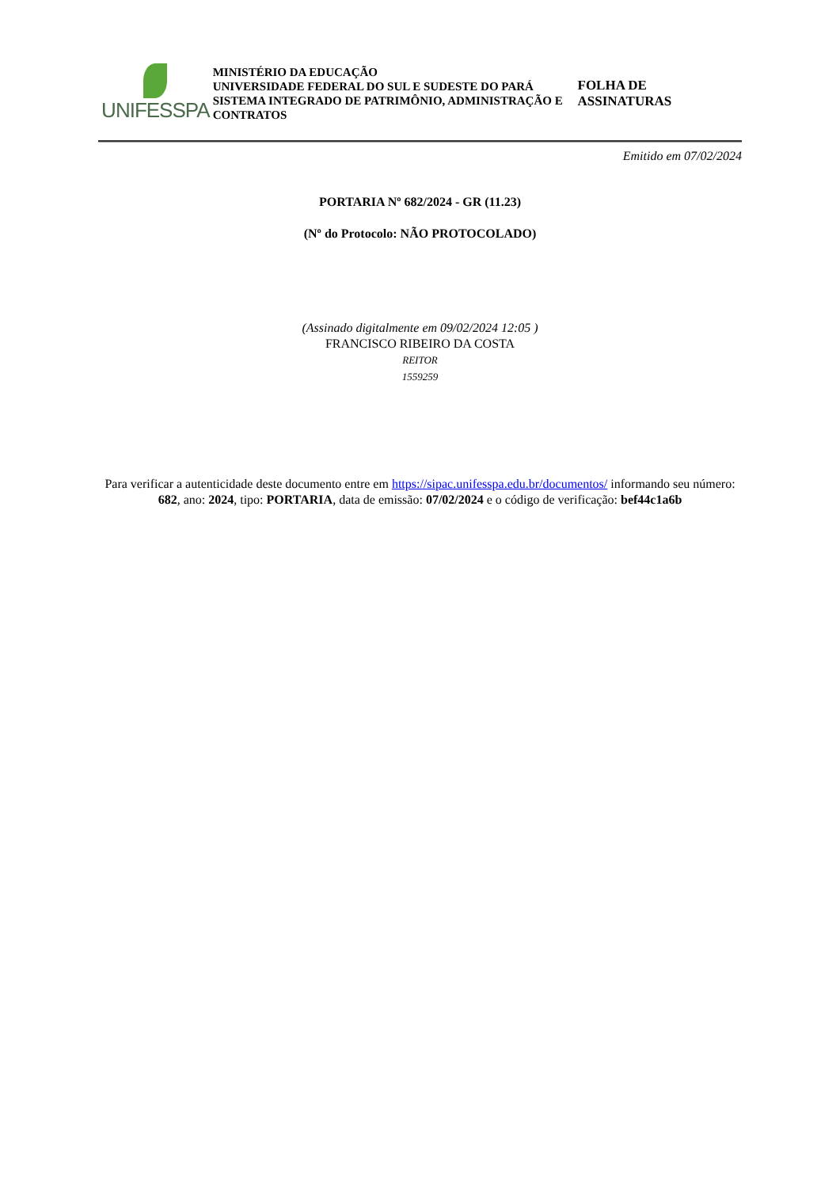UNIFESSPA
MINISTÉRIO DA EDUCAÇÃO
UNIVERSIDADE FEDERAL DO SUL E SUDESTE DO PARÁ
SISTEMA INTEGRADO DE PATRIMÔNIO, ADMINISTRAÇÃO E CONTRATOS
FOLHA DE ASSINATURAS
Emitido em 07/02/2024
PORTARIA Nº 682/2024 - GR (11.23)
(Nº do Protocolo: NÃO PROTOCOLADO)
(Assinado digitalmente em 09/02/2024 12:05 )
FRANCISCO RIBEIRO DA COSTA
REITOR
1559259
Para verificar a autenticidade deste documento entre em https://sipac.unifesspa.edu.br/documentos/ informando seu número: 682, ano: 2024, tipo: PORTARIA, data de emissão: 07/02/2024 e o código de verificação: bef44c1a6b